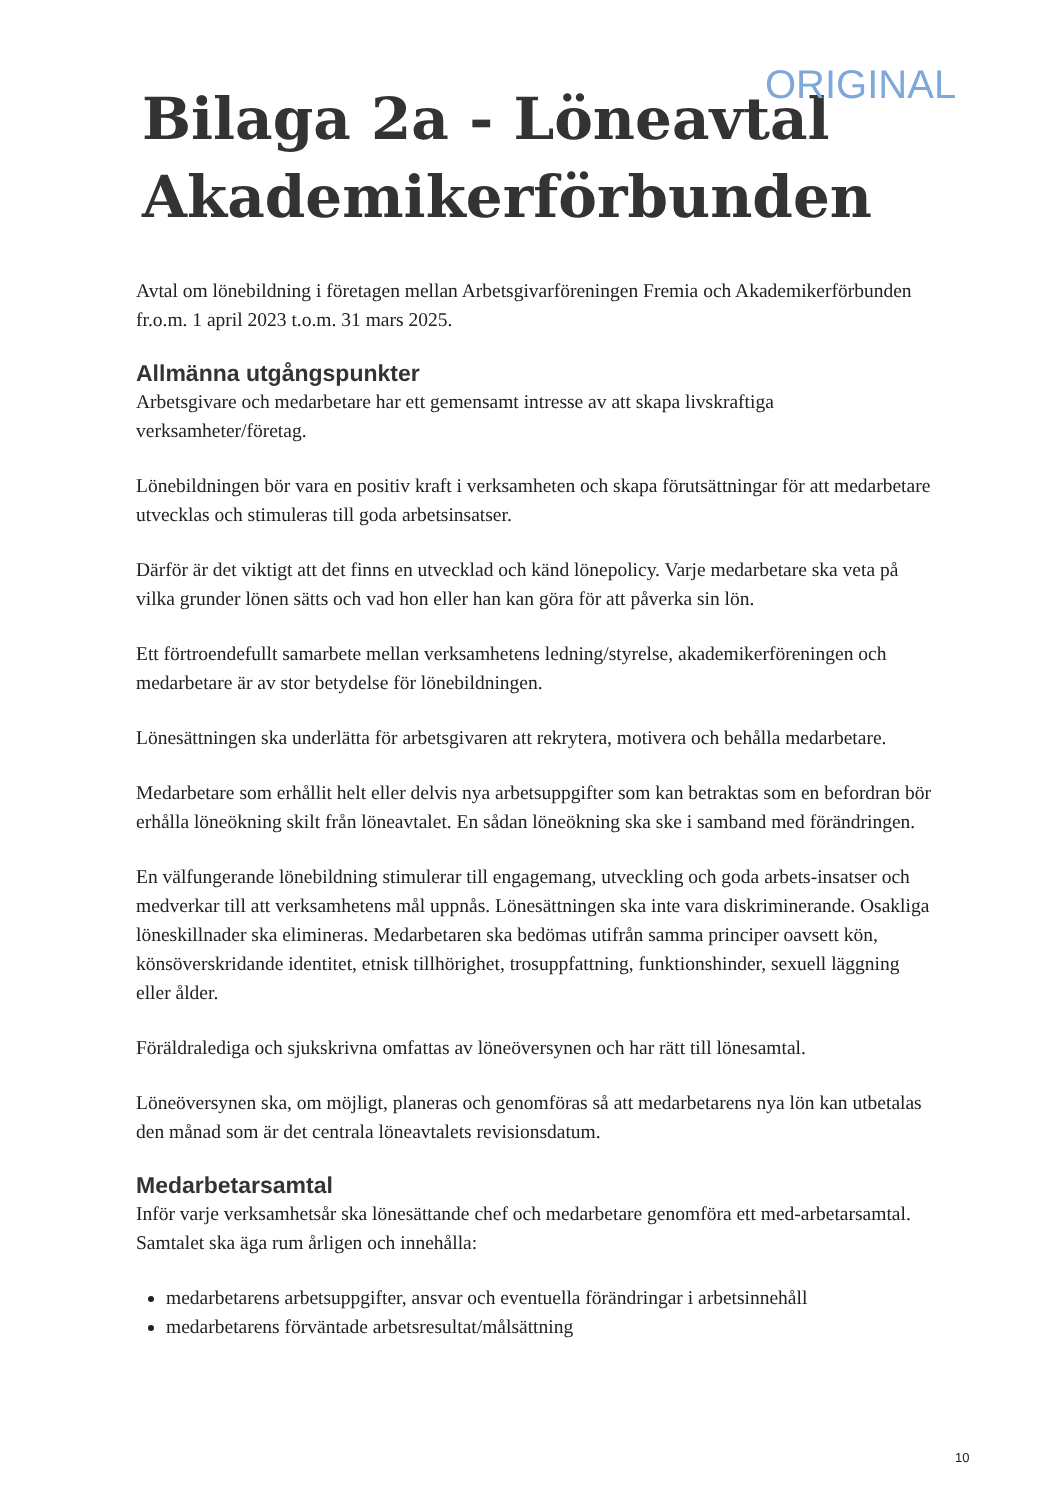ORIGINAL
Bilaga 2a - Löneavtal Akademikerförbunden
Avtal om lönebildning i företagen mellan Arbetsgivarföreningen Fremia och Akademikerförbunden fr.o.m. 1 april 2023 t.o.m. 31 mars 2025.
Allmänna utgångspunkter
Arbetsgivare och medarbetare har ett gemensamt intresse av att skapa livskraftiga verksamheter/företag.
Lönebildningen bör vara en positiv kraft i verksamheten och skapa förutsättningar för att medarbetare utvecklas och stimuleras till goda arbetsinsatser.
Därför är det viktigt att det finns en utvecklad och känd lönepolicy. Varje medarbetare ska veta på vilka grunder lönen sätts och vad hon eller han kan göra för att påverka sin lön.
Ett förtroendefullt samarbete mellan verksamhetens ledning/styrelse, akademikerföreningen och medarbetare är av stor betydelse för lönebildningen.
Lönesättningen ska underlätta för arbetsgivaren att rekrytera, motivera och behålla medarbetare.
Medarbetare som erhållit helt eller delvis nya arbetsuppgifter som kan betraktas som en befordran bör erhålla löneökning skilt från löneavtalet. En sådan löneökning ska ske i samband med förändringen.
En välfungerande lönebildning stimulerar till engagemang, utveckling och goda arbets-insatser och medverkar till att verksamhetens mål uppnås. Lönesättningen ska inte vara diskriminerande. Osakliga löneskillnader ska elimineras. Medarbetaren ska bedömas utifrån samma principer oavsett kön, könsöverskridande identitet, etnisk tillhörighet, trosuppfattning, funktionshinder, sexuell läggning eller ålder.
Föräldralediga och sjukskrivna omfattas av löneöversynen och har rätt till lönesamtal.
Löneöversynen ska, om möjligt, planeras och genomföras så att medarbetarens nya lön kan utbetalas den månad som är det centrala löneavtalets revisionsdatum.
Medarbetarsamtal
Inför varje verksamhetsår ska lönesättande chef och medarbetare genomföra ett med-arbetarsamtal. Samtalet ska äga rum årligen och innehålla:
medarbetarens arbetsuppgifter, ansvar och eventuella förändringar i arbetsinnehåll
medarbetarens förväntade arbetsresultat/målsättning
10